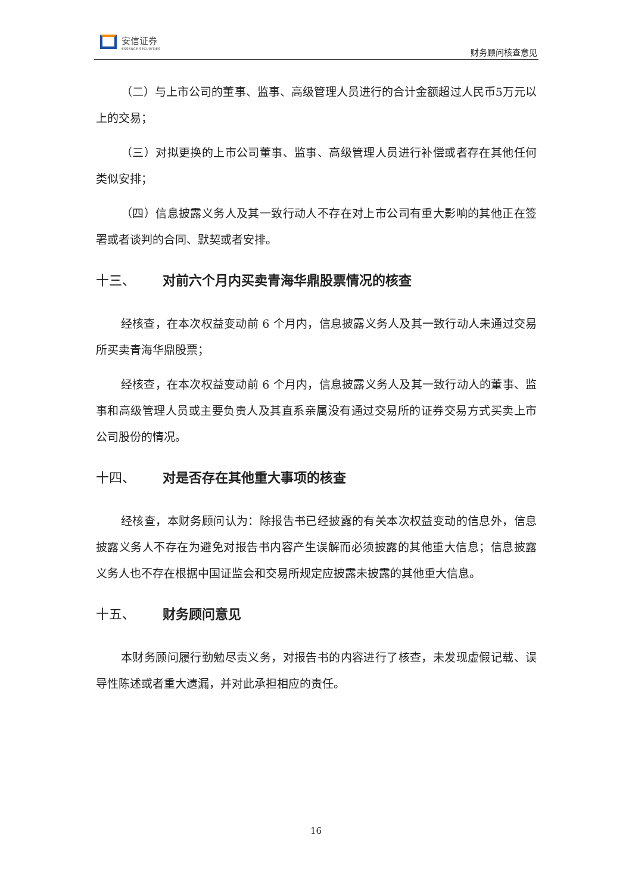安信证券
ESSENCE SECURITIES
财务顾问核查意见
（二）与上市公司的董事、监事、高级管理人员进行的合计金额超过人民币5万元以上的交易；
（三）对拟更换的上市公司董事、监事、高级管理人员进行补偿或者存在其他任何类似安排；
（四）信息披露义务人及其一致行动人不存在对上市公司有重大影响的其他正在签署或者谈判的合同、默契或者安排。
十三、 对前六个月内买卖青海华鼎股票情况的核查
经核查，在本次权益变动前 6 个月内，信息披露义务人及其一致行动人未通过交易所买卖青海华鼎股票；
经核查，在本次权益变动前 6 个月内，信息披露义务人及其一致行动人的董事、监事和高级管理人员或主要负责人及其直系亲属没有通过交易所的证券交易方式买卖上市公司股份的情况。
十四、 对是否存在其他重大事项的核查
经核查，本财务顾问认为：除报告书已经披露的有关本次权益变动的信息外，信息披露义务人不存在为避免对报告书内容产生误解而必须披露的其他重大信息；信息披露义务人也不存在根据中国证监会和交易所规定应披露未披露的其他重大信息。
十五、 财务顾问意见
本财务顾问履行勤勉尽责义务，对报告书的内容进行了核查，未发现虚假记载、误导性陈述或者重大遗漏，并对此承担相应的责任。
16